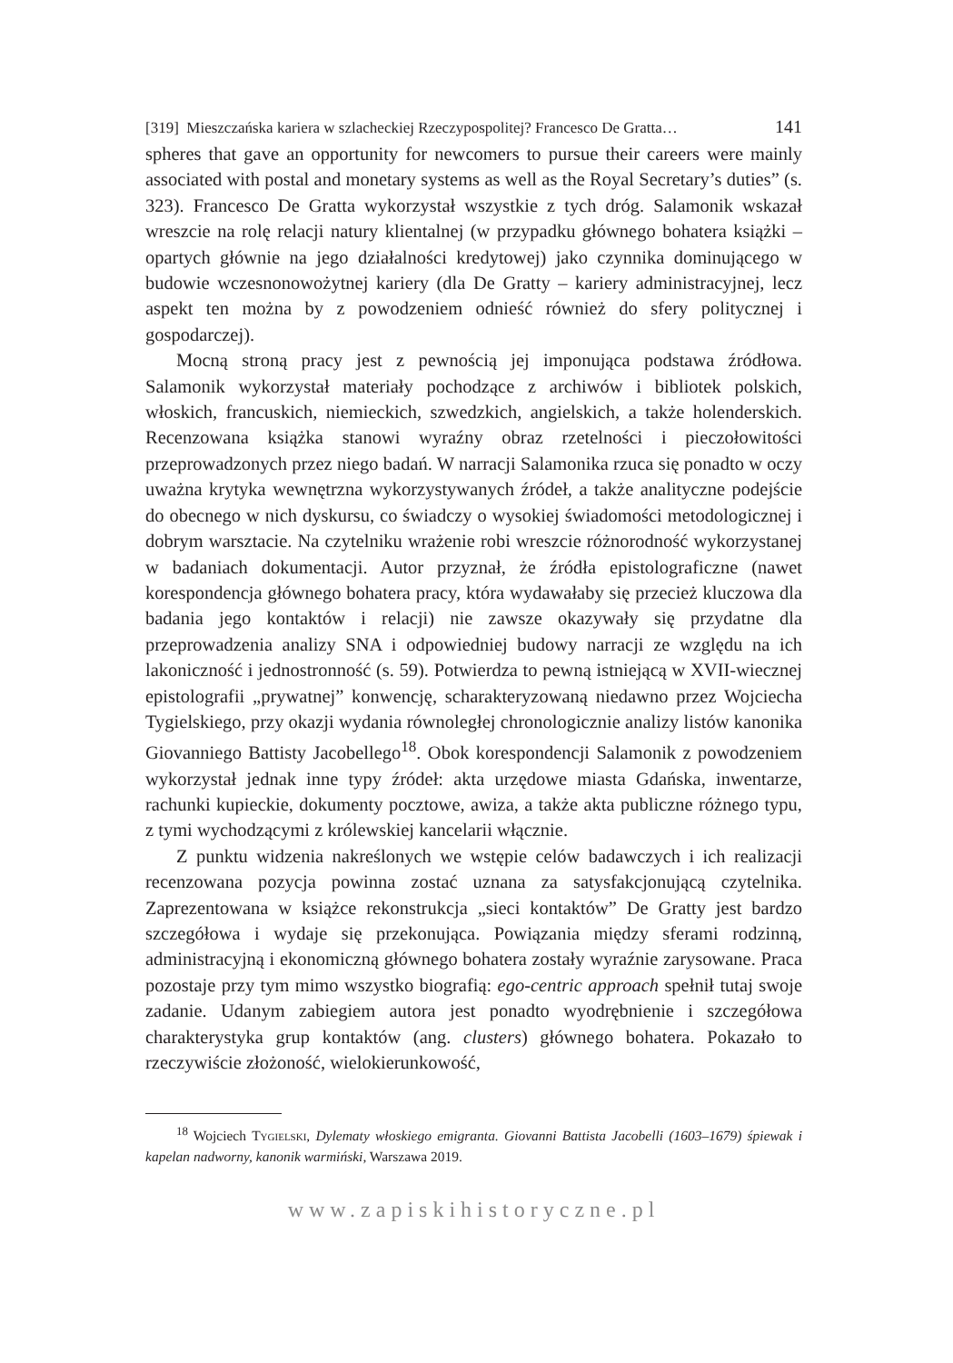[319] Mieszczańska kariera w szlacheckiej Rzeczypospolitej? Francesco De Gratta… 141
spheres that gave an opportunity for newcomers to pursue their careers were mainly associated with postal and monetary systems as well as the Royal Secretary’s duties” (s. 323). Francesco De Gratta wykorzystał wszystkie z tych dróg. Salamonik wskazał wreszcie na rolę relacji natury klientalnej (w przypadku głównego bohatera książki – opartych głównie na jego działalności kredytowej) jako czynnika dominującego w budowie wczesnonowożytnej kariery (dla De Gratty – kariery administracyjnej, lecz aspekt ten można by z powodzeniem odnieść również do sfery politycznej i gospodarczej).
Mocną stroną pracy jest z pewnością jej imponująca podstawa źródłowa. Salamonik wykorzystał materiały pochodzące z archiwów i bibliotek polskich, włoskich, francuskich, niemieckich, szwedzkich, angielskich, a także holenderskich. Recenzowana książka stanowi wyraźny obraz rzetelności i pieczołowitości przeprowadzonych przez niego badań. W narracji Salamonika rzuca się ponadto w oczy uważna krytyka wewnętrzna wykorzystywanych źródeł, a także analityczne podejście do obecnego w nich dyskursu, co świadczy o wysokiej świadomości metodologicznej i dobrym warsztacie. Na czytelniku wrażenie robi wreszcie różnorodność wykorzystanej w badaniach dokumentacji. Autor przyznał, że źródła epistolograficzne (nawet korespondencja głównego bohatera pracy, która wydawałaby się przecież kluczowa dla badania jego kontaktów i relacji) nie zawsze okazywały się przydatne dla przeprowadzenia analizy SNA i odpowiedniej budowy narracji ze względu na ich lakoniczność i jednostronność (s. 59). Potwierdza to pewną istniejącą w XVII-wiecznej epistolografii „prywatnej” konwencję, scharakteryzowaną niedawno przez Wojciecha Tygielskiego, przy okazji wydania równoległej chronologicznie analizy listów kanonika Giovanniego Battisty Jacobellego<sup>18</sup>. Obok korespondencji Salamonik z powodzeniem wykorzystał jednak inne typy źródeł: akta urzędowe miasta Gdańska, inwentarze, rachunki kupieckie, dokumenty pocztowe, awiza, a także akta publiczne różnego typu, z tymi wychodzącymi z królewskiej kancelarii włącznie.
Z punktu widzenia nakreślonych we wstępie celów badawczych i ich realizacji recenzowana pozycja powinna zostać uznana za satysfakcjonującą czytelnika. Zaprezentowana w książce rekonstrukcja „sieci kontaktów” De Gratty jest bardzo szczegółowa i wydaje się przekonująca. Powiązania między sferami rodzinną, administracyjną i ekonomiczną głównego bohatera zostały wyraźnie zarysowane. Praca pozostaje przy tym mimo wszystko biografią: ego-centric approach spełnił tutaj swoje zadanie. Udanym zabiegiem autora jest ponadto wyodrębnienie i szczegółowa charakterystyka grup kontaktów (ang. clusters) głównego bohatera. Pokazało to rzeczywiście złożoność, wielokierunkowość,
<sup>18</sup> Wojciech Tygielski, Dylematy włoskiego emigranta. Giovanni Battista Jacobelli (1603–1679) śpiewak i kapelan nadworny, kanonik warmiński, Warszawa 2019.
www.zapiskihistoryczne.pl